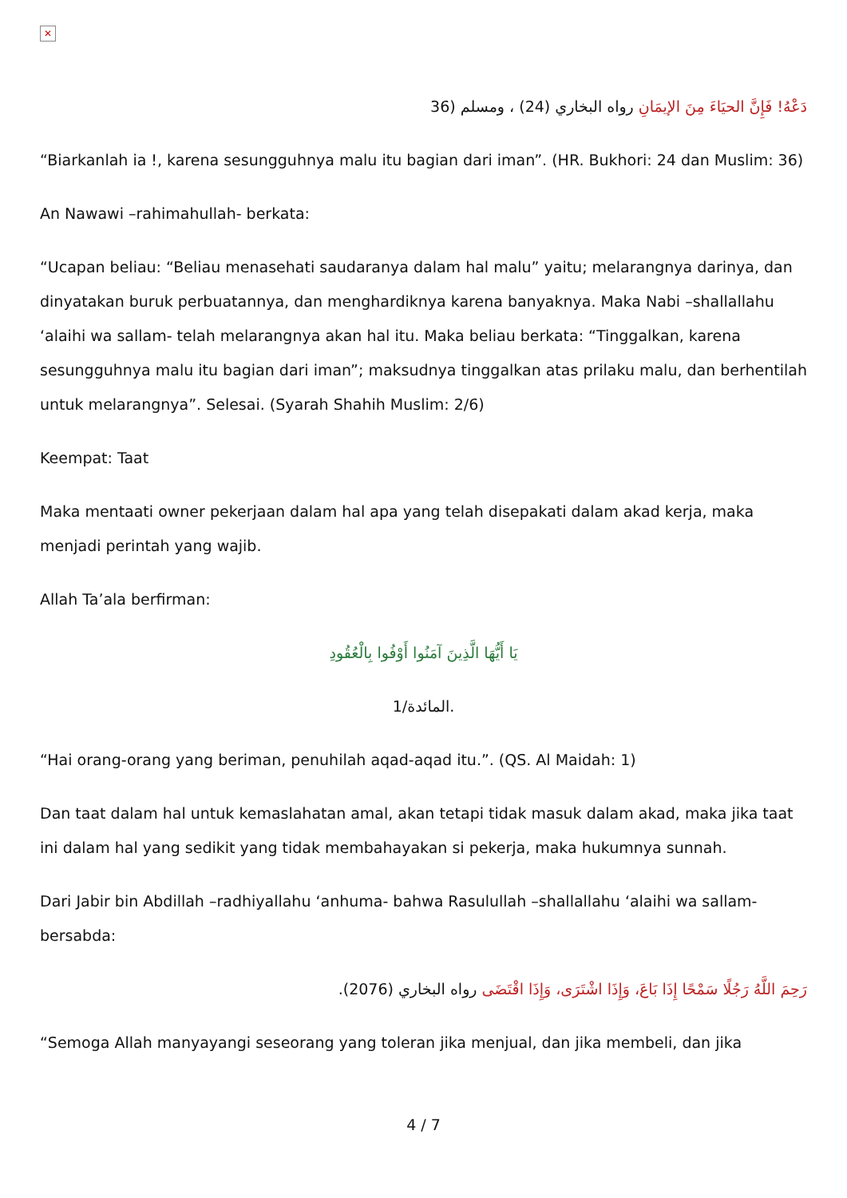✕
دَعْهُ! فَإِنَّ الحيَاءَ مِنَ الإيمَانِ رواه البخاري (24) ، ومسلم (36
“Biarkanlah ia !, karena sesungguhnya malu itu bagian dari iman”. (HR. Bukhori: 24 dan Muslim: 36)
An Nawawi –rahimahullah- berkata:
“Ucapan beliau: “Beliau menasehati saudaranya dalam hal malu” yaitu; melarangnya darinya, dan dinyatakan buruk perbuatannya, dan menghardiknya karena banyaknya. Maka Nabi –shallallahu ‘alaihi wa sallam- telah melarangnya akan hal itu. Maka beliau berkata: “Tinggalkan, karena sesungguhnya malu itu bagian dari iman”; maksudnya tinggalkan atas prilaku malu, dan berhentilah untuk melarangnya”. Selesai. (Syarah Shahih Muslim: 2/6)
Keempat: Taat
Maka mentaati owner pekerjaan dalam hal apa yang telah disepakati dalam akad kerja, maka menjadi perintah yang wajib.
Allah Ta’ala berfirman:
يَا أَيُّهَا الَّذِينَ آمَنُوا أَوْفُوا بِالْعُقُودِ
المائدة/1.
“Hai orang-orang yang beriman, penuhilah aqad-aqad itu.”. (QS. Al Maidah: 1)
Dan taat dalam hal untuk kemaslahatan amal, akan tetapi tidak masuk dalam akad, maka jika taat ini dalam hal yang sedikit yang tidak membahayakan si pekerja, maka hukumnya sunnah.
Dari Jabir bin Abdillah –radhiyallahu ‘anhuma- bahwa Rasulullah –shallallahu ‘alaihi wa sallam- bersabda:
رَحِمَ اللَّهُ رَجُلًا سَمْحًا إِذَا بَاعَ، وَإِذَا اشْتَرَى، وَإِذَا اقْتَضَى رواه البخاري (2076).
“Semoga Allah manyayangi seseorang yang toleran jika menjual, dan jika membeli, dan jika
4 / 7